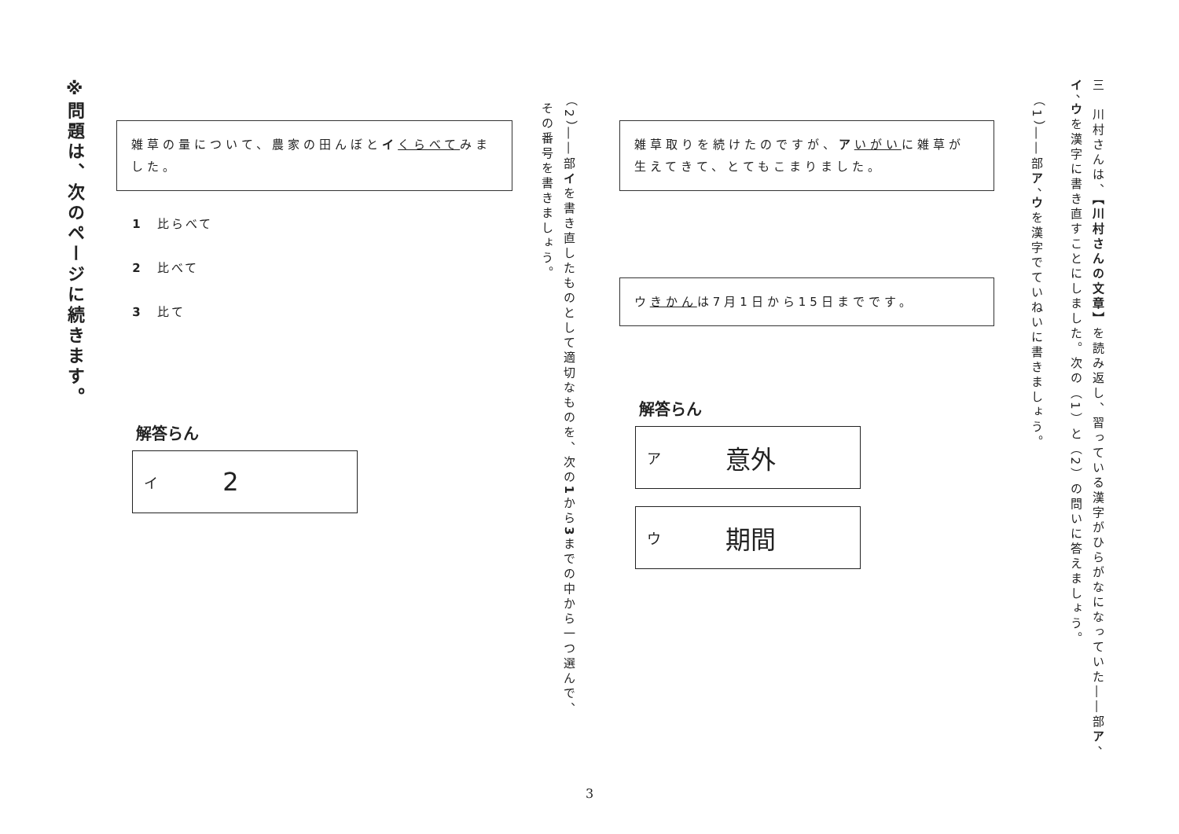三　川村さんは、【川村さんの文章】を読み返し、習っている漢字がひらがなになっていた――部ア、
イ、ウを漢字に書き直すことにしました。次の（1）と（2）の問いに答えましょう。
（1）――部ア、ウを漢字でていねいに書きましょう。
雑草取りを続けたのですが、アいがいに雑草が生えてきて、とてもこまりました。
ウきかんは7月1日から15日までです。
解答らん
ア意外
ウ期間
（2）――部イを書き直したものとして適切なものを、次の1から3までの中から一つ選んで、
その番号を書きましょう。
雑草の量について、農家の田んぼとイくらべてみました。
1　比らべて
2　比べて
3　比て
解答らん
イ 2
※問題は、次のページに続きます。
3